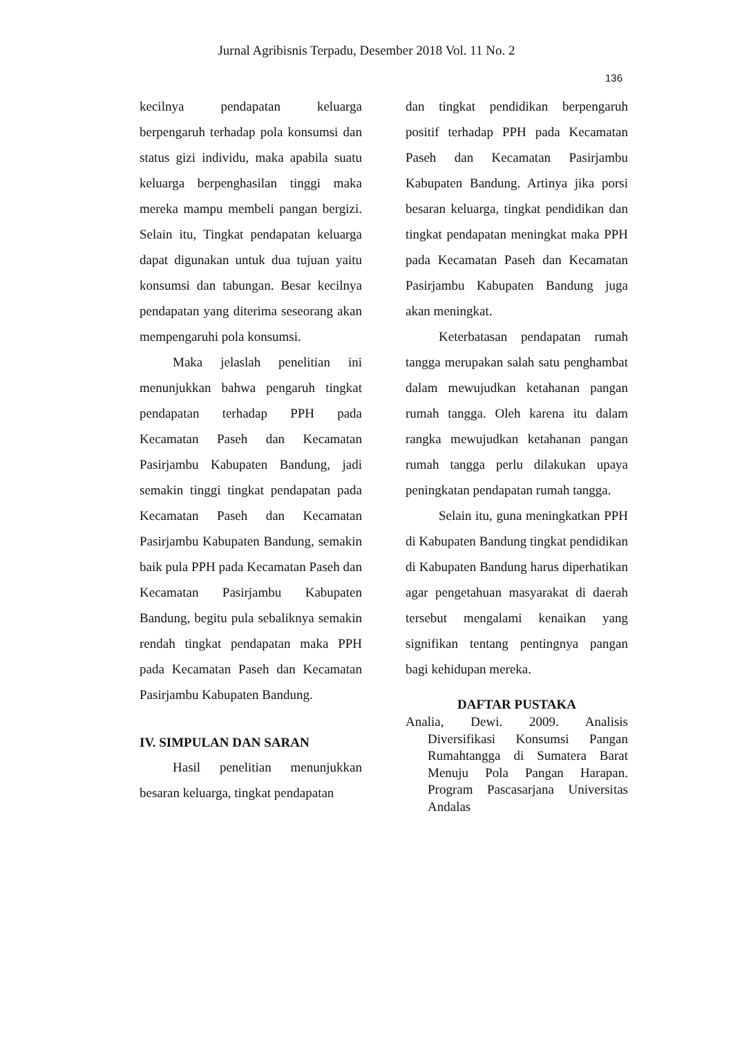Jurnal Agribisnis Terpadu, Desember 2018 Vol. 11 No. 2
136
kecilnya pendapatan keluarga berpengaruh terhadap pola konsumsi dan status gizi individu, maka apabila suatu keluarga berpenghasilan tinggi maka mereka mampu membeli pangan bergizi. Selain itu, Tingkat pendapatan keluarga dapat digunakan untuk dua tujuan yaitu konsumsi dan tabungan. Besar kecilnya pendapatan yang diterima seseorang akan mempengaruhi pola konsumsi.
Maka jelaslah penelitian ini menunjukkan bahwa pengaruh tingkat pendapatan terhadap PPH pada Kecamatan Paseh dan Kecamatan Pasirjambu Kabupaten Bandung, jadi semakin tinggi tingkat pendapatan pada Kecamatan Paseh dan Kecamatan Pasirjambu Kabupaten Bandung, semakin baik pula PPH pada Kecamatan Paseh dan Kecamatan Pasirjambu Kabupaten Bandung, begitu pula sebaliknya semakin rendah tingkat pendapatan maka PPH pada Kecamatan Paseh dan Kecamatan Pasirjambu Kabupaten Bandung.
IV. SIMPULAN DAN SARAN
Hasil penelitian menunjukkan besaran keluarga, tingkat pendapatan
dan tingkat pendidikan berpengaruh positif terhadap PPH pada Kecamatan Paseh dan Kecamatan Pasirjambu Kabupaten Bandung. Artinya jika porsi besaran keluarga, tingkat pendidikan dan tingkat pendapatan meningkat maka PPH pada Kecamatan Paseh dan Kecamatan Pasirjambu Kabupaten Bandung juga akan meningkat.
Keterbatasan pendapatan rumah tangga merupakan salah satu penghambat dalam mewujudkan ketahanan pangan rumah tangga. Oleh karena itu dalam rangka mewujudkan ketahanan pangan rumah tangga perlu dilakukan upaya peningkatan pendapatan rumah tangga.
Selain itu, guna meningkatkan PPH di Kabupaten Bandung tingkat pendidikan di Kabupaten Bandung harus diperhatikan agar pengetahuan masyarakat di daerah tersebut mengalami kenaikan yang signifikan tentang pentingnya pangan bagi kehidupan mereka.
DAFTAR PUSTAKA
Analia, Dewi. 2009. Analisis Diversifikasi Konsumsi Pangan Rumahtangga di Sumatera Barat Menuju Pola Pangan Harapan. Program Pascasarjana Universitas Andalas